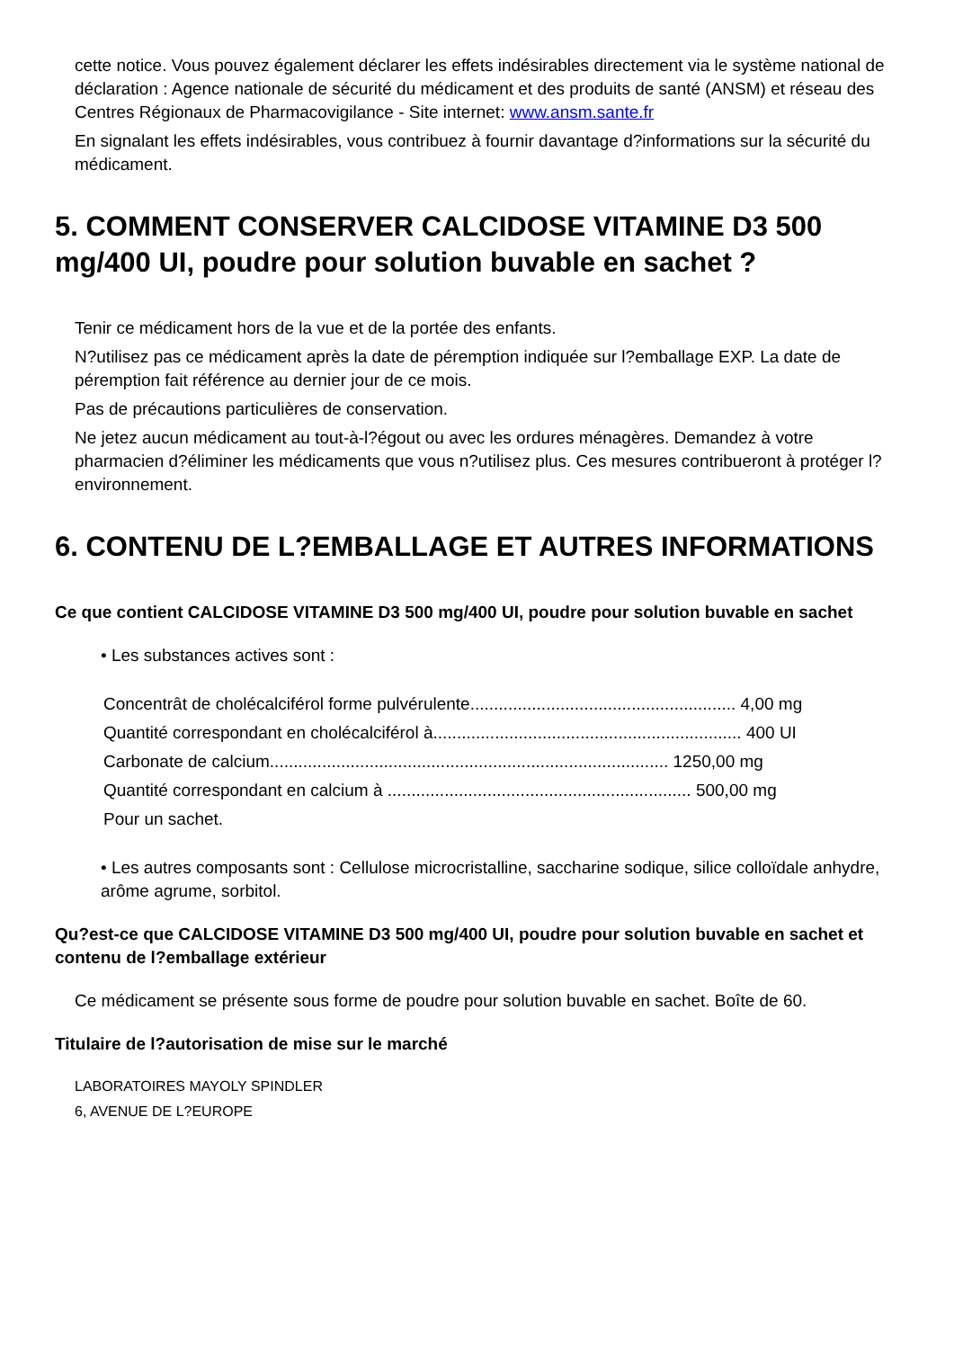cette notice. Vous pouvez également déclarer les effets indésirables directement via le système national de déclaration : Agence nationale de sécurité du médicament et des produits de santé (ANSM) et réseau des Centres Régionaux de Pharmacovigilance - Site internet: www.ansm.sante.fr
En signalant les effets indésirables, vous contribuez à fournir davantage d?informations sur la sécurité du médicament.
5. COMMENT CONSERVER CALCIDOSE VITAMINE D3 500 mg/400 UI, poudre pour solution buvable en sachet ?
Tenir ce médicament hors de la vue et de la portée des enfants.
N?utilisez pas ce médicament après la date de péremption indiquée sur l?emballage EXP. La date de péremption fait référence au dernier jour de ce mois.
Pas de précautions particulières de conservation.
Ne jetez aucun médicament au tout-à-l?égout ou avec les ordures ménagères. Demandez à votre pharmacien d?éliminer les médicaments que vous n?utilisez plus. Ces mesures contribueront à protéger l?environnement.
6. CONTENU DE L?EMBALLAGE ET AUTRES INFORMATIONS
Ce que contient CALCIDOSE VITAMINE D3 500 mg/400 UI, poudre pour solution buvable en sachet
• Les substances actives sont :
Concentrât de cholécalciférol forme pulvérulente........................................................ 4,00 mg
Quantité correspondant en cholécalciférol à................................................................. 400 UI
Carbonate de calcium.................................................................................... 1250,00 mg
Quantité correspondant en calcium à ................................................................ 500,00 mg
Pour un sachet.
• Les autres composants sont : Cellulose microcristalline, saccharine sodique, silice colloïdale anhydre, arôme agrume, sorbitol.
Qu?est-ce que CALCIDOSE VITAMINE D3 500 mg/400 UI, poudre pour solution buvable en sachet et contenu de l?emballage extérieur
Ce médicament se présente sous forme de poudre pour solution buvable en sachet. Boîte de 60.
Titulaire de l?autorisation de mise sur le marché
LABORATOIRES MAYOLY SPINDLER
6, AVENUE DE L?EUROPE